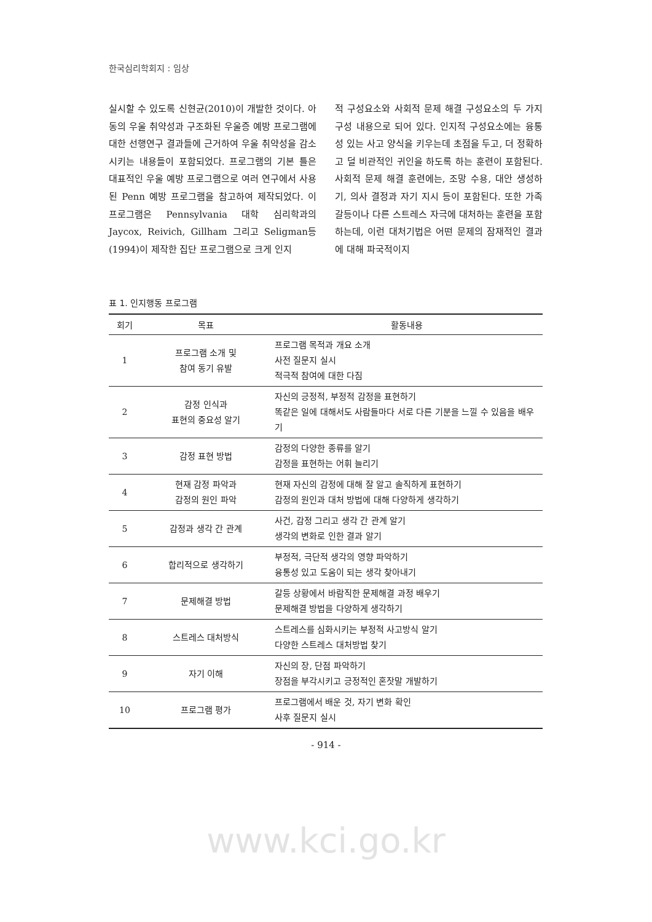한국심리학회지 : 임상
실시할 수 있도록 신현균(2010)이 개발한 것이다. 아동의 우울 취약성과 구조화된 우울증 예방 프로그램에 대한 선행연구 결과들에 근거하여 우울 취약성을 감소시키는 내용들이 포함되었다. 프로그램의 기본 틀은 대표적인 우울 예방 프로그램으로 여러 연구에서 사용된 Penn 예방 프로그램을 참고하여 제작되었다. 이 프로그램은 Pennsylvania 대학 심리학과의 Jaycox, Reivich, Gillham 그리고 Seligman등(1994)이 제작한 집단 프로그램으로 크게 인지
적 구성요소와 사회적 문제 해결 구성요소의 두 가지 구성 내용으로 되어 있다. 인지적 구성요소에는 융통성 있는 사고 양식을 키우는데 초점을 두고, 더 정확하고 덜 비관적인 귀인을 하도록 하는 훈련이 포함된다. 사회적 문제 해결 훈련에는, 조망 수용, 대안 생성하기, 의사 결정과 자기 지시 등이 포함된다. 또한 가족갈등이나 다른 스트레스 자극에 대처하는 훈련을 포함하는데, 이런 대처기법은 어떤 문제의 잠재적인 결과에 대해 파국적이지
표 1. 인지행동 프로그램
| 회기 | 목표 | 활동내용 |
| --- | --- | --- |
| 1 | 프로그램 소개 및 참여 동기 유발 | 프로그램 목적과 개요 소개 사전 질문지 실시 적극적 참여에 대한 다짐 |
| 2 | 감정 인식과 표현의 중요성 알기 | 자신의 긍정적, 부정적 감정을 표현하기 똑같은 일에 대해서도 사람들마다 서로 다른 기분을 느낄 수 있음을 배우기 |
| 3 | 감정 표현 방법 | 감정의 다양한 종류를 알기 감정을 표현하는 어휘 늘리기 |
| 4 | 현재 감정 파악과 감정의 원인 파악 | 현재 자신의 감정에 대해 잘 알고 솔직하게 표현하기 감정의 원인과 대처 방법에 대해 다양하게 생각하기 |
| 5 | 감정과 생각 간 관계 | 사건, 감정 그리고 생각 간 관계 알기 생각의 변화로 인한 결과 알기 |
| 6 | 합리적으로 생각하기 | 부정적, 극단적 생각의 영향 파악하기 융통성 있고 도움이 되는 생각 찾아내기 |
| 7 | 문제해결 방법 | 갈등 상황에서 바람직한 문제해결 과정 배우기 문제해결 방법을 다양하게 생각하기 |
| 8 | 스트레스 대처방식 | 스트레스를 심화시키는 부정적 사고방식 알기 다양한 스트레스 대처방법 찾기 |
| 9 | 자기 이해 | 자신의 장, 단점 파악하기 장점을 부각시키고 긍정적인 혼잣말 개발하기 |
| 10 | 프로그램 평가 | 프로그램에서 배운 것, 자기 변화 확인 사후 질문지 실시 |
- 914 -
www.kci.go.kr